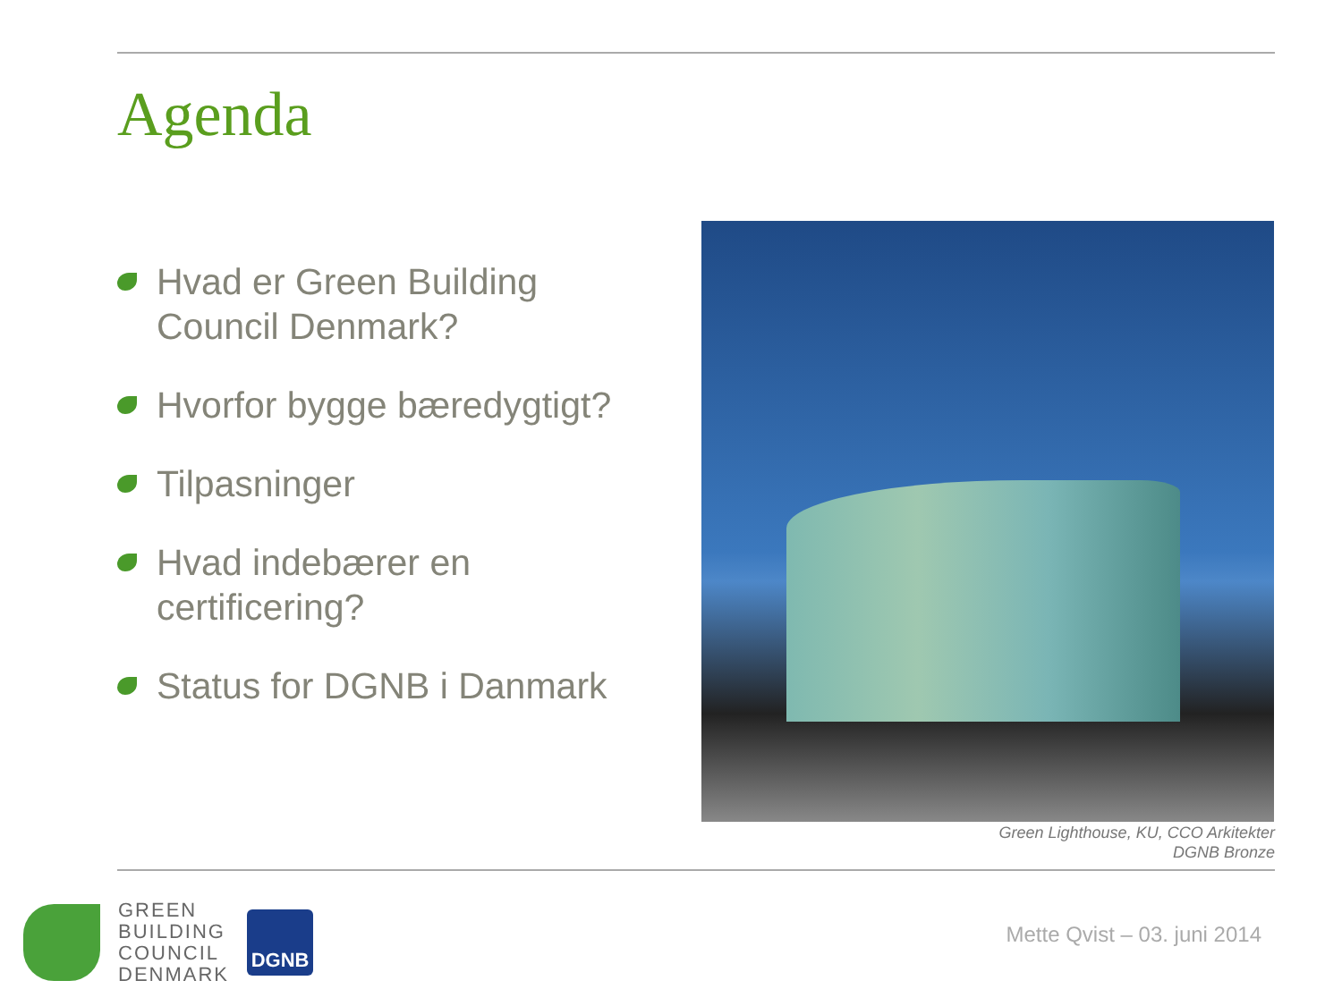Agenda
Hvad er Green Building Council Denmark?
Hvorfor bygge bæredygtigt?
Tilpasninger
Hvad indebærer en certificering?
Status for DGNB i Danmark
Green Lighthouse, KU, CCO Arkitekter
DGNB Bronze
GREEN
BUILDING
COUNCIL
DENMARK
DGNB
Mette Qvist – 03. juni 2014